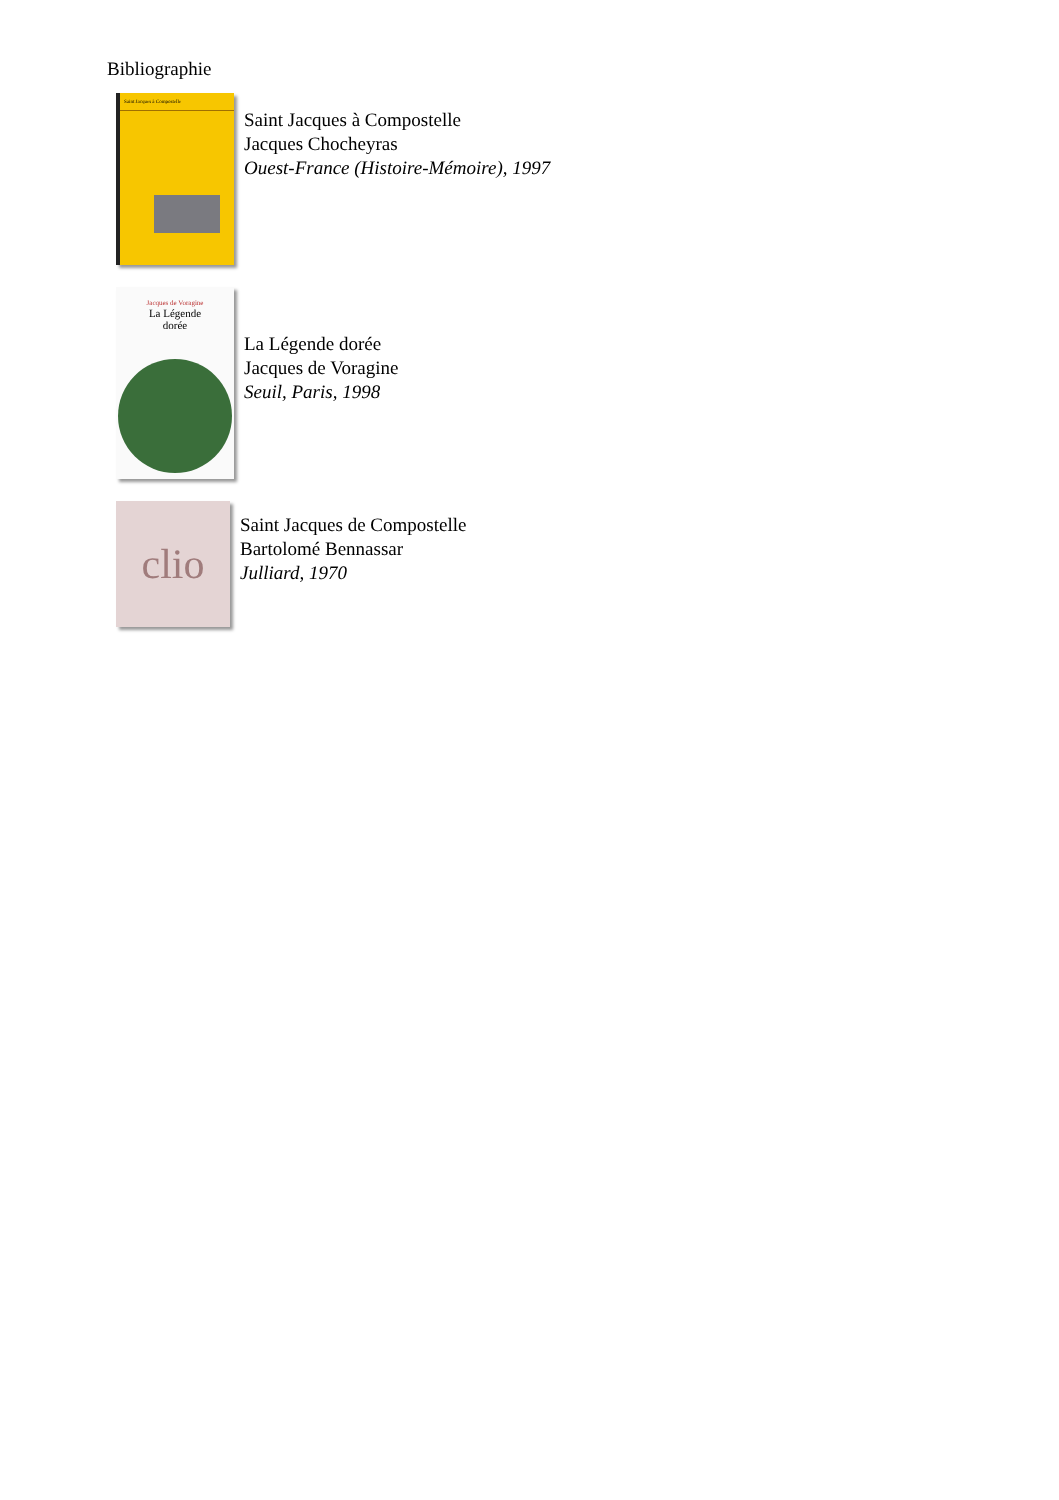Bibliographie
Saint Jacques à Compostelle
Saint Jacques à Compostelle
Jacques Chocheyras
Ouest-France (Histoire-Mémoire), 1997
Jacques de Voragine
La Légende
dorée
La Légende dorée
Jacques de Voragine
Seuil, Paris, 1998
clio
Saint Jacques de Compostelle
Bartolomé Bennassar
Julliard, 1970